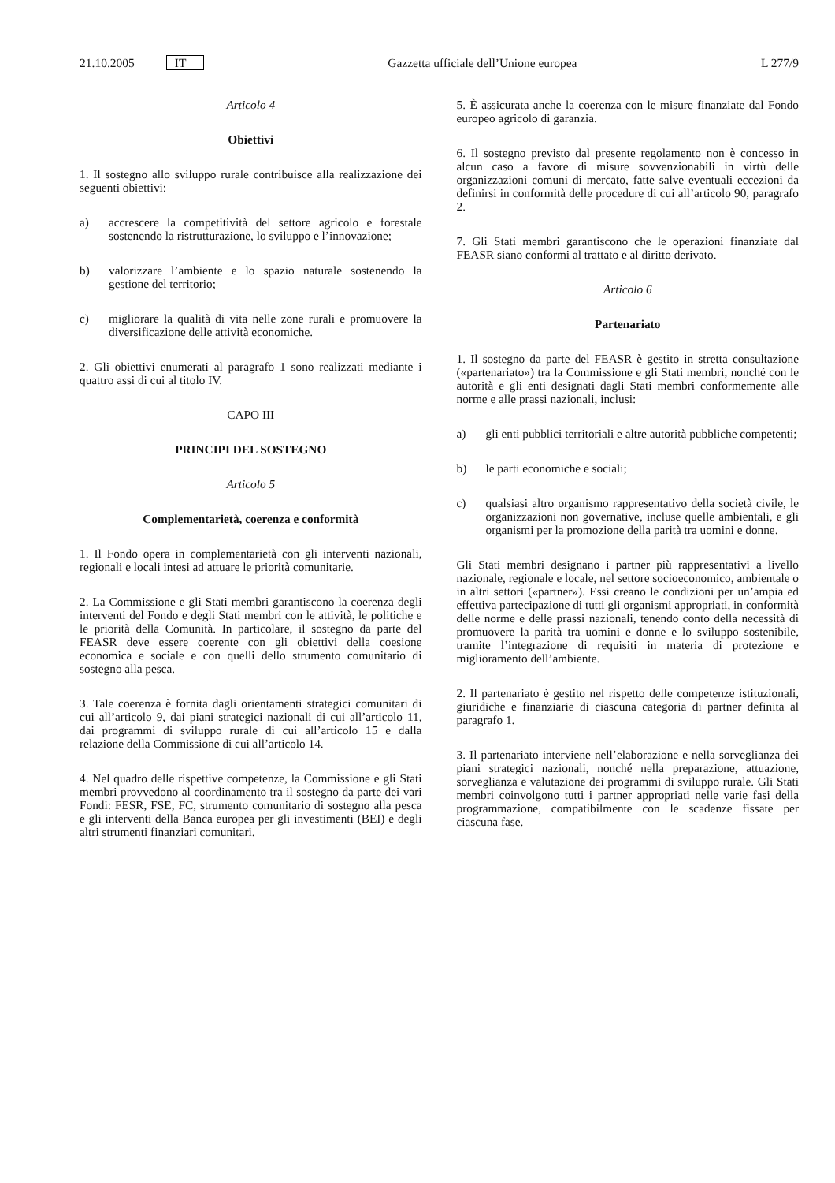21.10.2005 IT
Gazzetta ufficiale dell’Unione europea L 277/9
Articolo 4
Obiettivi
1. Il sostegno allo sviluppo rurale contribuisce alla realizzazione dei seguenti obiettivi:
a) accrescere la competitività del settore agricolo e forestale sostenendo la ristrutturazione, lo sviluppo e l’innovazione;
b) valorizzare l’ambiente e lo spazio naturale sostenendo la gestione del territorio;
c) migliorare la qualità di vita nelle zone rurali e promuovere la diversificazione delle attività economiche.
2. Gli obiettivi enumerati al paragrafo 1 sono realizzati mediante i quattro assi di cui al titolo IV.
CAPO III
PRINCIPI DEL SOSTEGNO
Articolo 5
Complementarietà, coerenza e conformità
1. Il Fondo opera in complementarietà con gli interventi nazionali, regionali e locali intesi ad attuare le priorità comunitarie.
2. La Commissione e gli Stati membri garantiscono la coerenza degli interventi del Fondo e degli Stati membri con le attività, le politiche e le priorità della Comunità. In particolare, il sostegno da parte del FEASR deve essere coerente con gli obiettivi della coesione economica e sociale e con quelli dello strumento comunitario di sostegno alla pesca.
3. Tale coerenza è fornita dagli orientamenti strategici comunitari di cui all’articolo 9, dai piani strategici nazionali di cui all’articolo 11, dai programmi di sviluppo rurale di cui all’articolo 15 e dalla relazione della Commissione di cui all’articolo 14.
4. Nel quadro delle rispettive competenze, la Commissione e gli Stati membri provvedono al coordinamento tra il sostegno da parte dei vari Fondi: FESR, FSE, FC, strumento comunitario di sostegno alla pesca e gli interventi della Banca europea per gli investimenti (BEI) e degli altri strumenti finanziari comunitari.
5. È assicurata anche la coerenza con le misure finanziate dal Fondo europeo agricolo di garanzia.
6. Il sostegno previsto dal presente regolamento non è concesso in alcun caso a favore di misure sovvenzionabili in virtù delle organizzazioni comuni di mercato, fatte salve eventuali eccezioni da definirsi in conformità delle procedure di cui all’articolo 90, paragrafo 2.
7. Gli Stati membri garantiscono che le operazioni finanziate dal FEASR siano conformi al trattato e al diritto derivato.
Articolo 6
Partenariato
1. Il sostegno da parte del FEASR è gestito in stretta consultazione («partenariato») tra la Commissione e gli Stati membri, nonché con le autorità e gli enti designati dagli Stati membri conformemente alle norme e alle prassi nazionali, inclusi:
a) gli enti pubblici territoriali e altre autorità pubbliche competenti;
b) le parti economiche e sociali;
c) qualsiasi altro organismo rappresentativo della società civile, le organizzazioni non governative, incluse quelle ambientali, e gli organismi per la promozione della parità tra uomini e donne.
Gli Stati membri designano i partner più rappresentativi a livello nazionale, regionale e locale, nel settore socioeconomico, ambientale o in altri settori («partner»). Essi creano le condizioni per un’ampia ed effettiva partecipazione di tutti gli organismi appropriati, in conformità delle norme e delle prassi nazionali, tenendo conto della necessità di promuovere la parità tra uomini e donne e lo sviluppo sostenibile, tramite l’integrazione di requisiti in materia di protezione e miglioramento dell’ambiente.
2. Il partenariato è gestito nel rispetto delle competenze istituzionali, giuridiche e finanziarie di ciascuna categoria di partner definita al paragrafo 1.
3. Il partenariato interviene nell’elaborazione e nella sorveglianza dei piani strategici nazionali, nonché nella preparazione, attuazione, sorveglianza e valutazione dei programmi di sviluppo rurale. Gli Stati membri coinvolgono tutti i partner appropriati nelle varie fasi della programmazione, compatibilmente con le scadenze fissate per ciascuna fase.